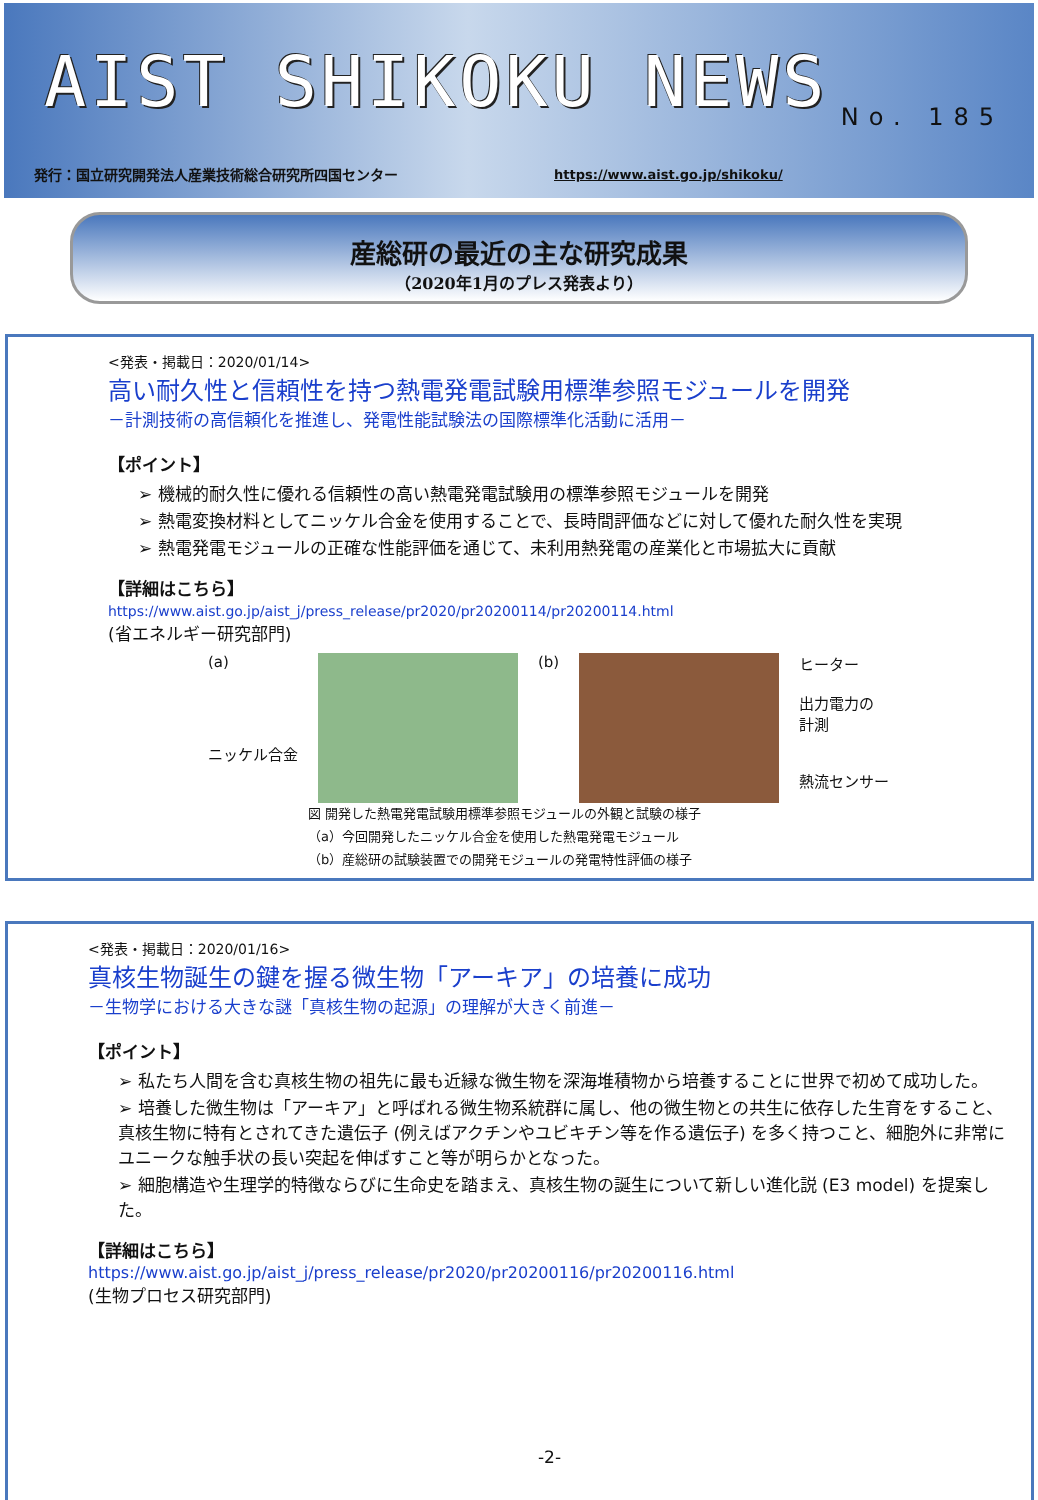AIST SHIKOKU NEWS
No. 185
発行：国立研究開発法人産業技術総合研究所四国センター
https://www.aist.go.jp/shikoku/
産総研の最近の主な研究成果
（2020年1月のプレス発表より）
<発表・掲載日：2020/01/14>
高い耐久性と信頼性を持つ熱電発電試験用標準参照モジュールを開発
－計測技術の高信頼化を推進し、発電性能試験法の国際標準化活動に活用－
【ポイント】
➢ 機械的耐久性に優れる信頼性の高い熱電発電試験用の標準参照モジュールを開発
➢ 熱電変換材料としてニッケル合金を使用することで、長時間評価などに対して優れた耐久性を実現
➢ 熱電発電モジュールの正確な性能評価を通じて、未利用熱発電の産業化と市場拡大に貢献
【詳細はこちら】
https://www.aist.go.jp/aist_j/press_release/pr2020/pr20200114/pr20200114.html
(省エネルギー研究部門)
(a)
ニッケル合金
(b) ヒーター
出力電力の
計測
熱流センサー
図 開発した熱電発電試験用標準参照モジュールの外観と試験の様子
（a）今回開発したニッケル合金を使用した熱電発電モジュール
（b）産総研の試験装置での開発モジュールの発電特性評価の様子
<発表・掲載日：2020/01/16>
真核生物誕生の鍵を握る微生物「アーキア」の培養に成功
－生物学における大きな謎「真核生物の起源」の理解が大きく前進－
【ポイント】
➢ 私たち人間を含む真核生物の祖先に最も近縁な微生物を深海堆積物から培養することに世界で初めて成功した。
➢ 培養した微生物は「アーキア」と呼ばれる微生物系統群に属し、他の微生物との共生に依存した生育をすること、真核生物に特有とされてきた遺伝子 (例えばアクチンやユビキチン等を作る遺伝子) を多く持つこと、細胞外に非常にユニークな触手状の長い突起を伸ばすこと等が明らかとなった。
➢ 細胞構造や生理学的特徴ならびに生命史を踏まえ、真核生物の誕生について新しい進化説 (E3 model) を提案した。
【詳細はこちら】
https://www.aist.go.jp/aist_j/press_release/pr2020/pr20200116/pr20200116.html
(生物プロセス研究部門)
-2-